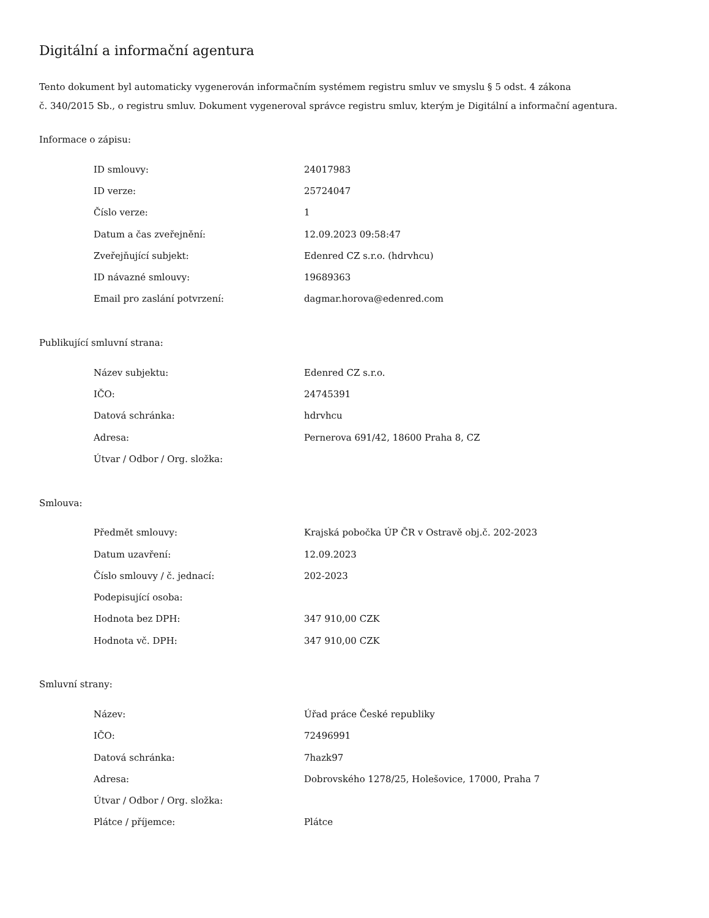Digitální a informační agentura
Tento dokument byl automaticky vygenerován informačním systémem registru smluv ve smyslu § 5 odst. 4 zákona
č. 340/2015 Sb., o registru smluv. Dokument vygeneroval správce registru smluv, kterým je Digitální a informační agentura.
Informace o zápisu:
| ID smlouvy: | 24017983 |
| ID verze: | 25724047 |
| Číslo verze: | 1 |
| Datum a čas zveřejnění: | 12.09.2023 09:58:47 |
| Zveřejňující subjekt: | Edenred CZ s.r.o. (hdrvhcu) |
| ID návazné smlouvy: | 19689363 |
| Email pro zaslání potvrzení: | dagmar.horova@edenred.com |
Publikující smluvní strana:
| Název subjektu: | Edenred CZ s.r.o. |
| IČO: | 24745391 |
| Datová schránka: | hdrvhcu |
| Adresa: | Pernerova 691/42, 18600 Praha 8, CZ |
| Útvar / Odbor / Org. složka: | |
Smlouva:
| Předmět smlouvy: | Krajská pobočka ÚP ČR v Ostravě obj.č. 202-2023 |
| Datum uzavření: | 12.09.2023 |
| Číslo smlouvy / č. jednací: | 202-2023 |
| Podepisující osoba: | |
| Hodnota bez DPH: | 347 910,00 CZK |
| Hodnota vč. DPH: | 347 910,00 CZK |
Smluvní strany:
| Název: | Úřad práce České republiky |
| IČO: | 72496991 |
| Datová schránka: | 7hazk97 |
| Adresa: | Dobrovského 1278/25, Holešovice, 17000, Praha 7 |
| Útvar / Odbor / Org. složka: | |
| Plátce / příjemce: | Plátce |